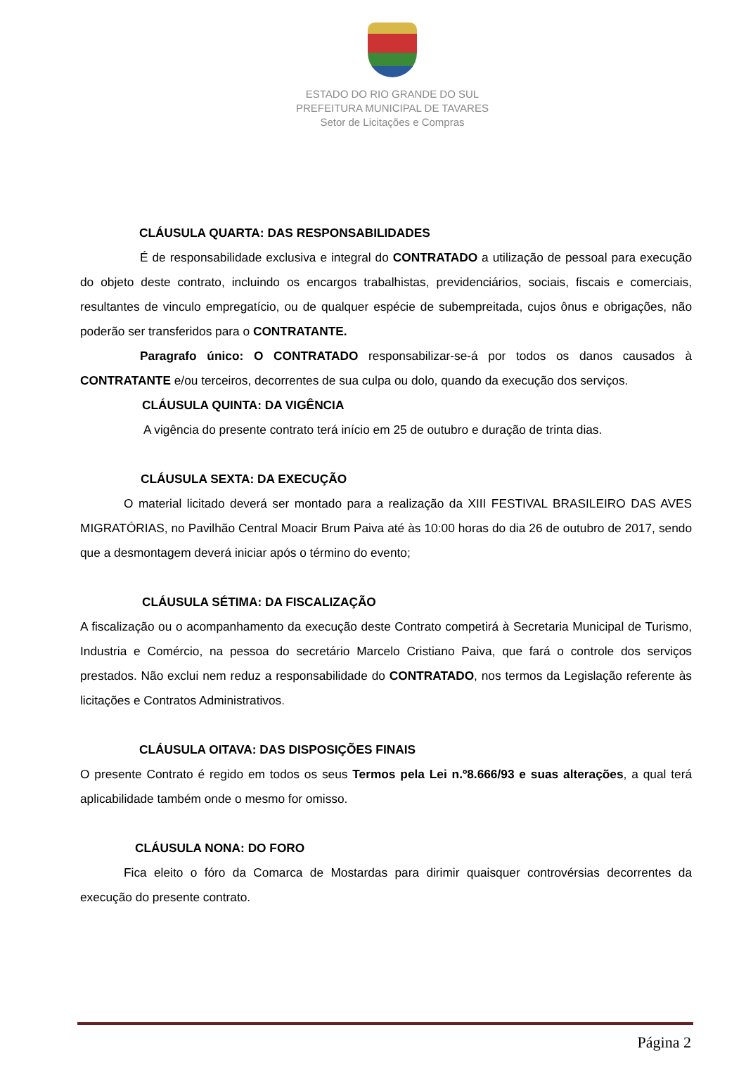ESTADO DO RIO GRANDE DO SUL
PREFEITURA MUNICIPAL DE TAVARES
Setor de Licitações e Compras
CLÁUSULA QUARTA: DAS RESPONSABILIDADES
É de responsabilidade exclusiva e integral do CONTRATADO a utilização de pessoal para execução do objeto deste contrato, incluindo os encargos trabalhistas, previdenciários, sociais, fiscais e comerciais, resultantes de vinculo empregatício, ou de qualquer espécie de subempreitada, cujos ônus e obrigações, não poderão ser transferidos para o CONTRATANTE.
Paragrafo único: O CONTRATADO responsabilizar-se-á por todos os danos causados à CONTRATANTE e/ou terceiros, decorrentes de sua culpa ou dolo, quando da execução dos serviços.
CLÁUSULA QUINTA: DA VIGÊNCIA
A vigência do presente contrato terá início em 25 de outubro e duração de trinta dias.
CLÁUSULA SEXTA: DA EXECUÇÃO
O material licitado deverá ser montado para a realização da XIII FESTIVAL BRASILEIRO DAS AVES MIGRATÓRIAS, no Pavilhão Central Moacir Brum Paiva até às 10:00 horas do dia 26 de outubro de 2017, sendo que a desmontagem deverá iniciar após o término do evento;
CLÁUSULA SÉTIMA: DA FISCALIZAÇÃO
A fiscalização ou o acompanhamento da execução deste Contrato competirá à Secretaria Municipal de Turismo, Industria e Comércio, na pessoa do secretário Marcelo Cristiano Paiva, que fará o controle dos serviços prestados. Não exclui nem reduz a responsabilidade do CONTRATADO, nos termos da Legislação referente às licitações e Contratos Administrativos.
CLÁUSULA OITAVA: DAS DISPOSIÇÕES FINAIS
O presente Contrato é regido em todos os seus Termos pela Lei n.º8.666/93 e suas alterações, a qual terá aplicabilidade também onde o mesmo for omisso.
CLÁUSULA NONA: DO FORO
Fica eleito o fóro da Comarca de Mostardas para dirimir quaisquer controvérsias decorrentes da execução do presente contrato.
Página 2